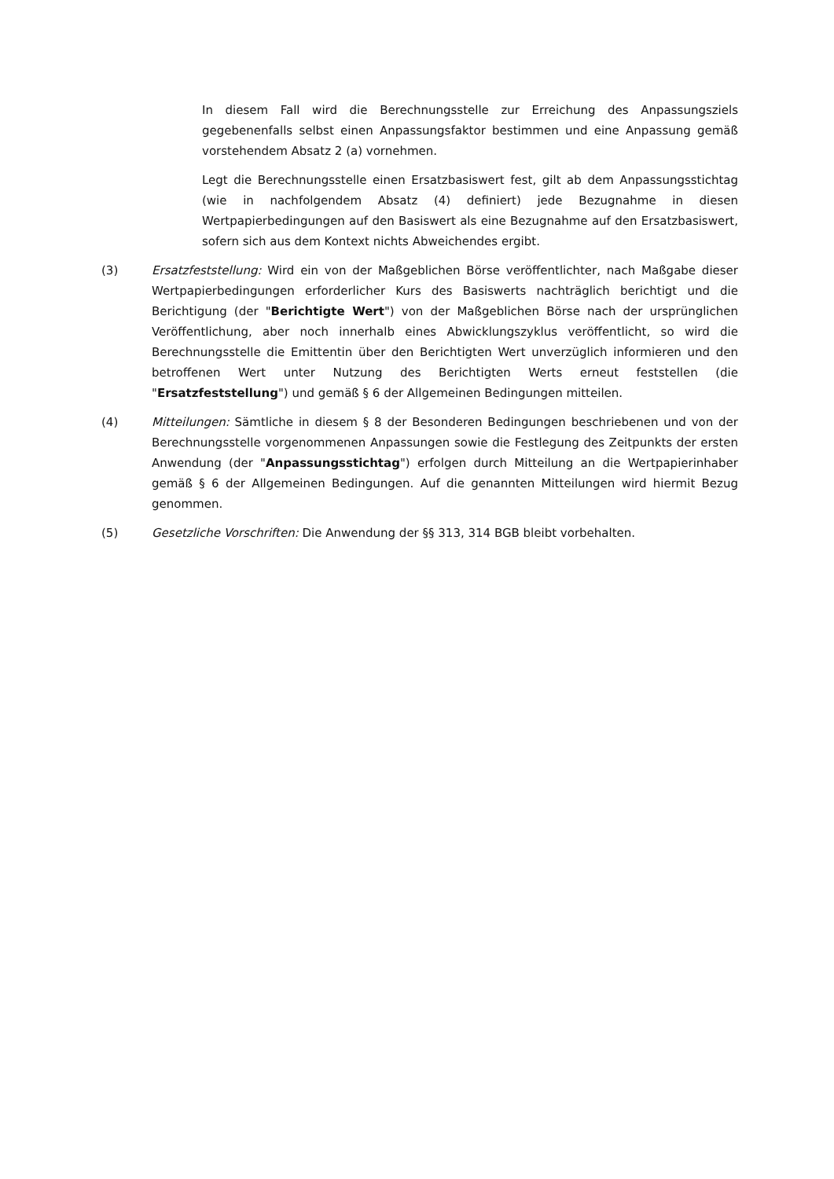In diesem Fall wird die Berechnungsstelle zur Erreichung des Anpassungsziels gegebenenfalls selbst einen Anpassungsfaktor bestimmen und eine Anpassung gemäß vorstehendem Absatz 2 (a) vornehmen.
Legt die Berechnungsstelle einen Ersatzbasiswert fest, gilt ab dem Anpassungsstichtag (wie in nachfolgendem Absatz (4) definiert) jede Bezugnahme in diesen Wertpapierbedingungen auf den Basiswert als eine Bezugnahme auf den Ersatzbasiswert, sofern sich aus dem Kontext nichts Abweichendes ergibt.
(3) Ersatzfeststellung: Wird ein von der Maßgeblichen Börse veröffentlichter, nach Maßgabe dieser Wertpapierbedingungen erforderlicher Kurs des Basiswerts nachträglich berichtigt und die Berichtigung (der "Berichtigte Wert") von der Maßgeblichen Börse nach der ursprünglichen Veröffentlichung, aber noch innerhalb eines Abwicklungszyklus veröffentlicht, so wird die Berechnungsstelle die Emittentin über den Berichtigten Wert unverzüglich informieren und den betroffenen Wert unter Nutzung des Berichtigten Werts erneut feststellen (die "Ersatzfeststellung") und gemäß § 6 der Allgemeinen Bedingungen mitteilen.
(4) Mitteilungen: Sämtliche in diesem § 8 der Besonderen Bedingungen beschriebenen und von der Berechnungsstelle vorgenommenen Anpassungen sowie die Festlegung des Zeitpunkts der ersten Anwendung (der "Anpassungsstichtag") erfolgen durch Mitteilung an die Wertpapierinhaber gemäß § 6 der Allgemeinen Bedingungen. Auf die genannten Mitteilungen wird hiermit Bezug genommen.
(5) Gesetzliche Vorschriften: Die Anwendung der §§ 313, 314 BGB bleibt vorbehalten.